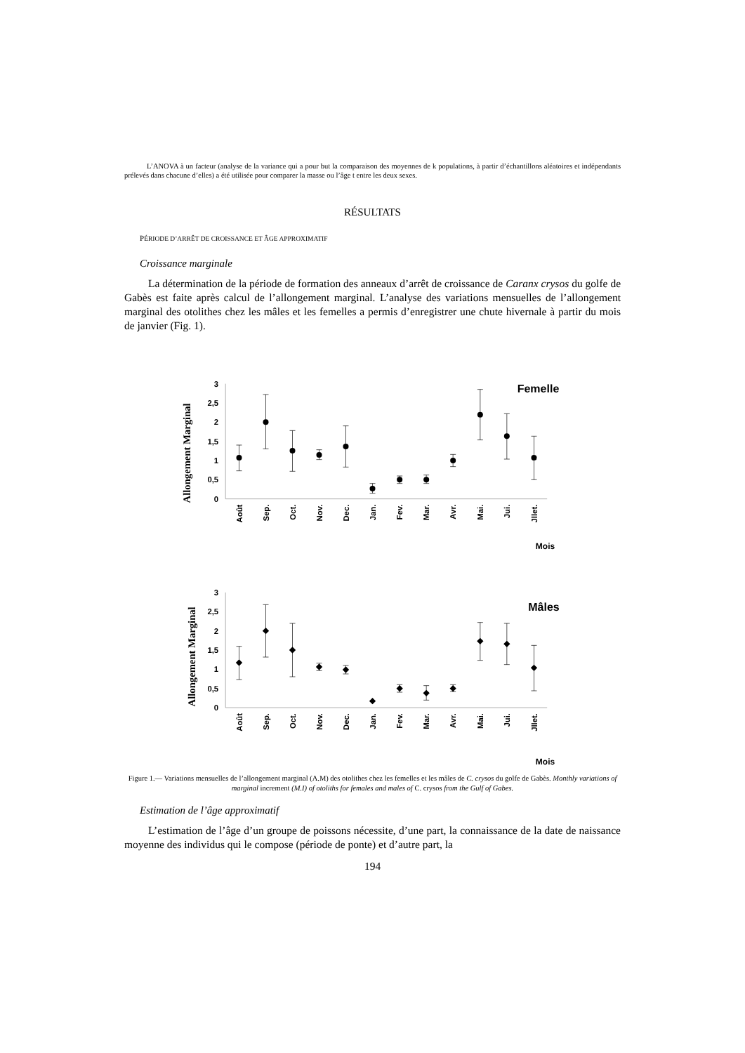L’ANOVA à un facteur (analyse de la variance qui a pour but la comparaison des moyennes de k populations, à partir d’échantillons aléatoires et indépendants prélevés dans chacune d’elles) a été utilisée pour comparer la masse ou l’âge t entre les deux sexes.
RÉSULTATS
PÉRIODE D’ARRÊT DE CROISSANCE ET ÂGE APPROXIMATIF
Croissance marginale
La détermination de la période de formation des anneaux d’arrêt de croissance de Caranx crysos du golfe de Gabès est faite après calcul de l’allongement marginal. L’analyse des variations mensuelles de l’allongement marginal des otolithes chez les mâles et les femelles a permis d’enregistrer une chute hivernale à partir du mois de janvier (Fig. 1).
3
2,5
2
1,5
1
0,5
0
Allongement Marginal
Femelle
Août
Sep.
Oct.
Nov.
Dec.
Jan.
Fev.
Mar.
Avr.
Mai.
Jui.
Jllet.
Mois
3
2,5
2
1,5
1
0,5
0
Allongement Marginal
Mâles
Août
Sep.
Oct.
Nov.
Dec.
Jan.
Fev.
Mar.
Avr.
Mai.
Jui.
Jllet.
Mois
Figure 1.— Variations mensuelles de l’allongement marginal (A.M) des otolithes chez les femelles et les mâles de C. crysos du golfe de Gabès. Monthly variations of marginal increment (M.I) of otoliths for females and males of C. crysos from the Gulf of Gabes.
Estimation de l’âge approximatif
L’estimation de l’âge d’un groupe de poissons nécessite, d’une part, la connaissance de la date de naissance moyenne des individus qui le compose (période de ponte) et d’autre part, la
194